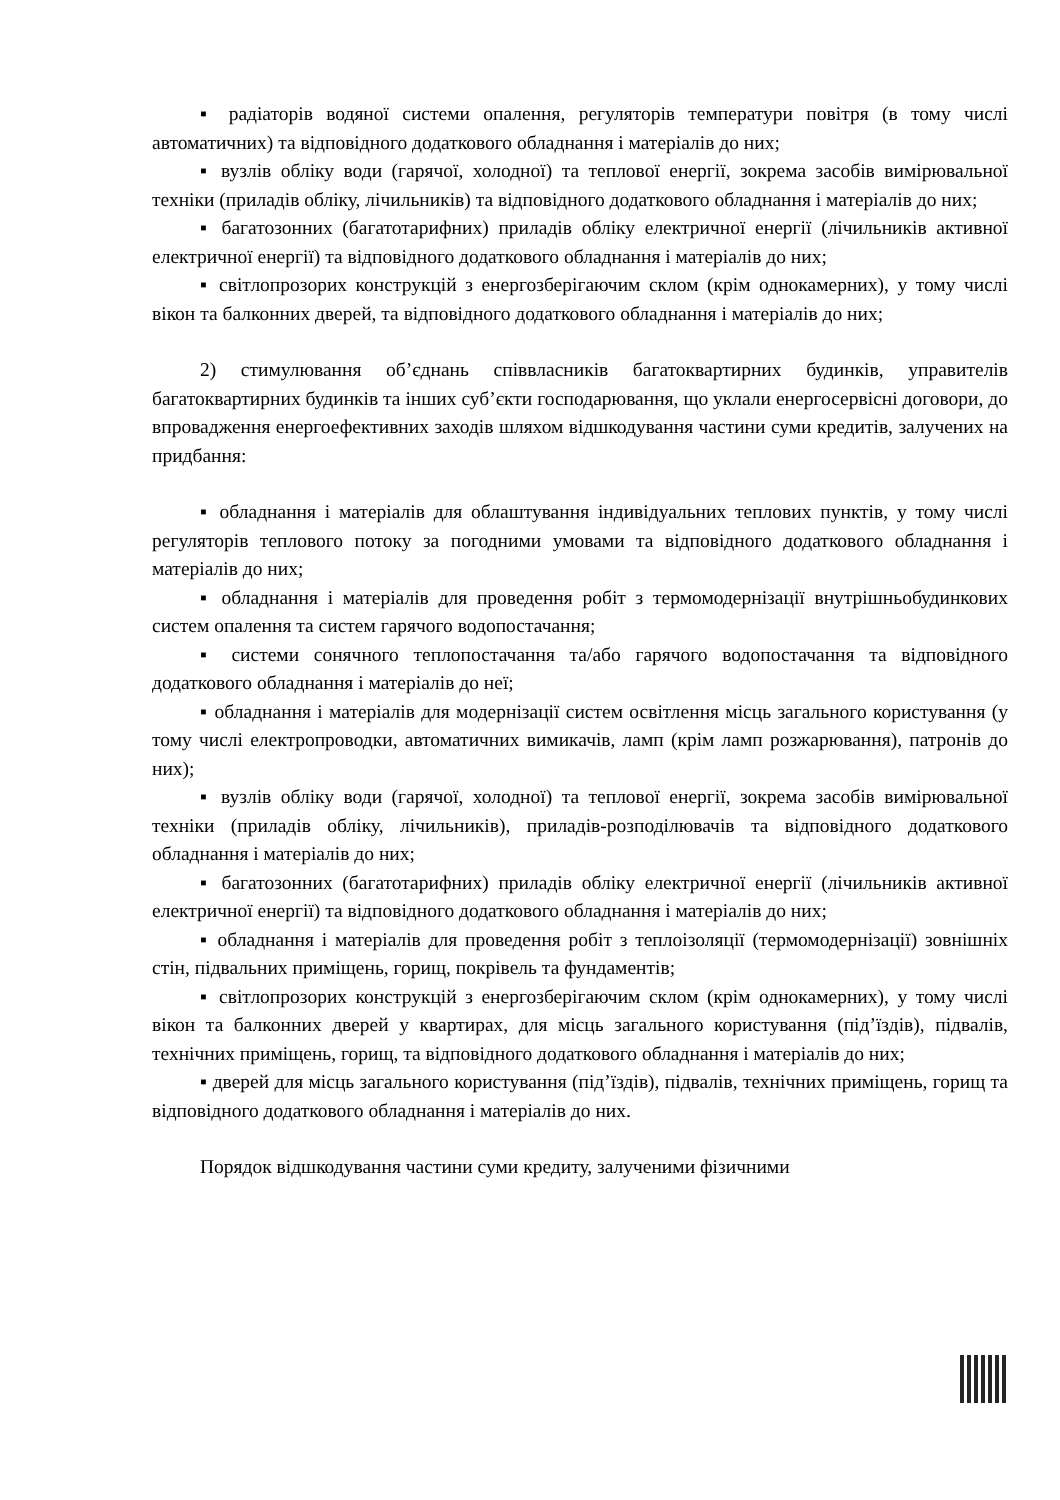▪ радіаторів водяної системи опалення, регуляторів температури повітря (в тому числі автоматичних) та відповідного додаткового обладнання і матеріалів до них;
▪ вузлів обліку води (гарячої, холодної) та теплової енергії, зокрема засобів вимірювальної техніки (приладів обліку, лічильників) та відповідного додаткового обладнання і матеріалів до них;
▪ багатозонних (багатотарифних) приладів обліку електричної енергії (лічильників активної електричної енергії) та відповідного додаткового обладнання і матеріалів до них;
▪ світлопрозорих конструкцій з енергозберігаючим склом (крім однокамерних), у тому числі вікон та балконних дверей, та відповідного додаткового обладнання і матеріалів до них;
2) стимулювання об’єднань співвласників багатоквартирних будинків, управителів багатоквартирних будинків та інших суб’єкти господарювання, що уклали енергосервісні договори, до впровадження енергоефективних заходів шляхом відшкодування частини суми кредитів, залучених на придбання:
▪ обладнання і матеріалів для облаштування індивідуальних теплових пунктів, у тому числі регуляторів теплового потоку за погодними умовами та відповідного додаткового обладнання і матеріалів до них;
▪ обладнання і матеріалів для проведення робіт з термомодернізації внутрішньобудинкових систем опалення та систем гарячого водопостачання;
▪ системи сонячного теплопостачання та/або гарячого водопостачання та відповідного додаткового обладнання і матеріалів до неї;
▪ обладнання і матеріалів для модернізації систем освітлення місць загального користування (у тому числі електропроводки, автоматичних вимикачів, ламп (крім ламп розжарювання), патронів до них);
▪ вузлів обліку води (гарячої, холодної) та теплової енергії, зокрема засобів вимірювальної техніки (приладів обліку, лічильників), приладів-розподілювачів та відповідного додаткового обладнання і матеріалів до них;
▪ багатозонних (багатотарифних) приладів обліку електричної енергії (лічильників активної електричної енергії) та відповідного додаткового обладнання і матеріалів до них;
▪ обладнання і матеріалів для проведення робіт з теплоізоляції (термомодернізації) зовнішніх стін, підвальних приміщень, горищ, покрівель та фундаментів;
▪ світлопрозорих конструкцій з енергозберігаючим склом (крім однокамерних), у тому числі вікон та балконних дверей у квартирах, для місць загального користування (під’їздів), підвалів, технічних приміщень, горищ, та відповідного додаткового обладнання і матеріалів до них;
▪ дверей для місць загального користування (під’їздів), підвалів, технічних приміщень, горищ та відповідного додаткового обладнання і матеріалів до них.
Порядок відшкодування частини суми кредиту, залученими фізичними